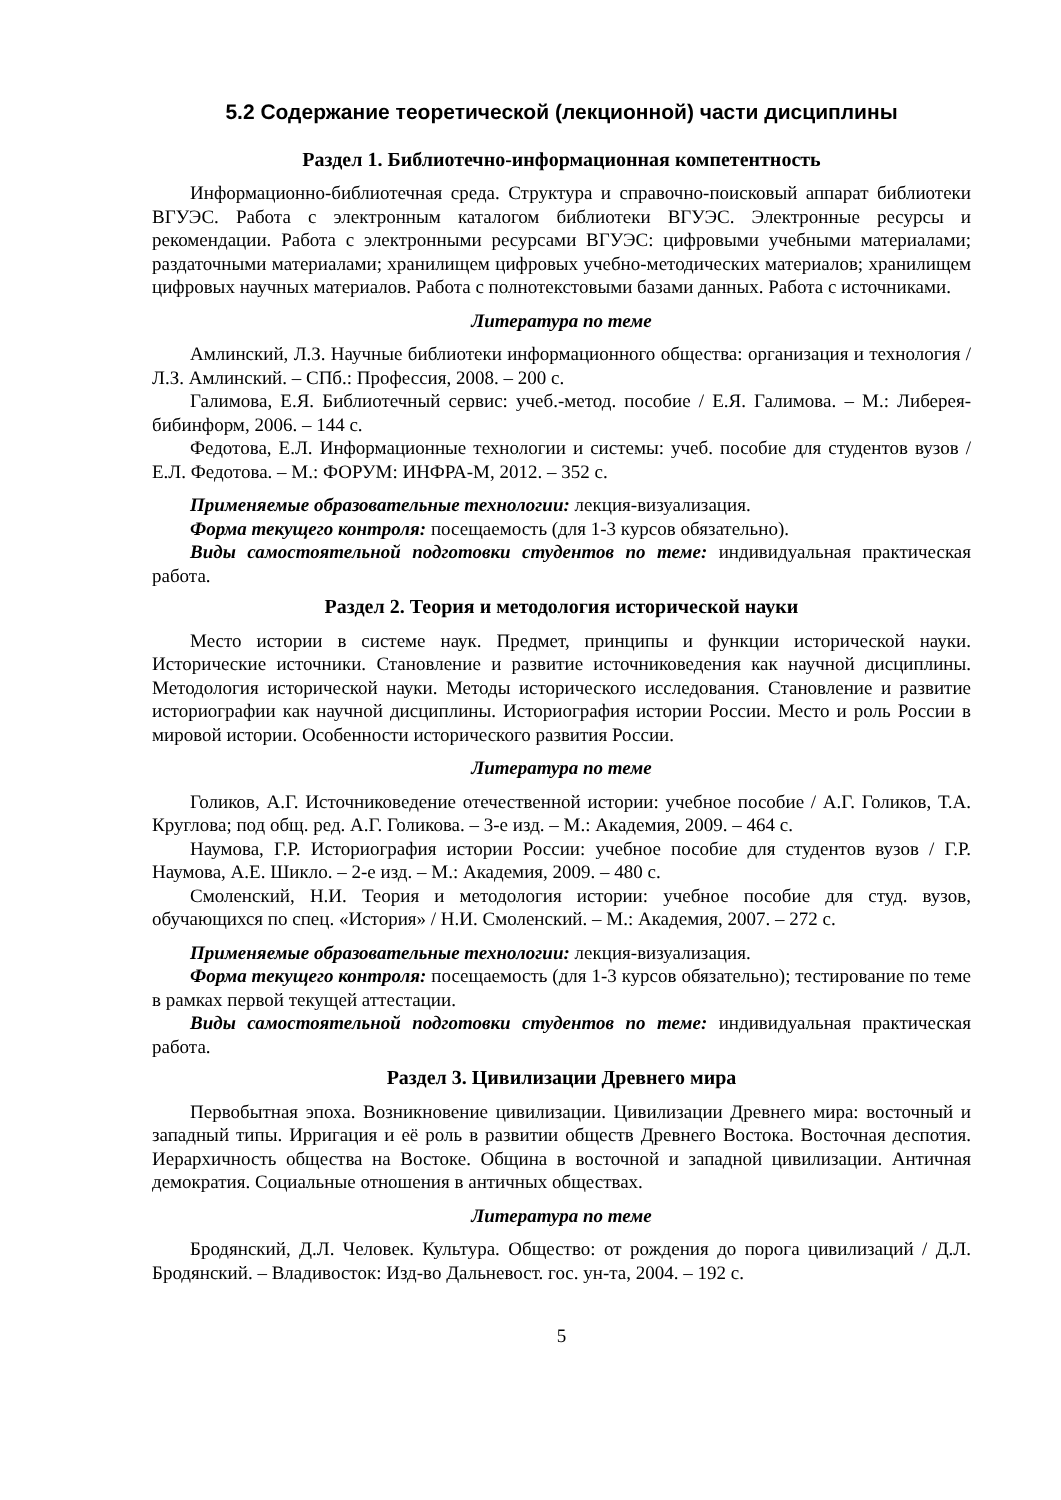5.2 Содержание теоретической (лекционной) части дисциплины
Раздел 1. Библиотечно-информационная компетентность
Информационно-библиотечная среда. Структура и справочно-поисковый аппарат библиотеки ВГУЭС. Работа с электронным каталогом библиотеки ВГУЭС. Электронные ресурсы и рекомендации. Работа с электронными ресурсами ВГУЭС: цифровыми учебными материалами; раздаточными материалами; хранилищем цифровых учебно-методических материалов; хранилищем цифровых научных материалов. Работа с полнотекстовыми базами данных. Работа с источниками.
Литература по теме
Амлинский, Л.З. Научные библиотеки информационного общества: организация и технология / Л.З. Амлинский. – СПб.: Профессия, 2008. – 200 с.
Галимова, Е.Я. Библиотечный сервис: учеб.-метод. пособие / Е.Я. Галимова. – М.: Либерея-бибинформ, 2006. – 144 с.
Федотова, Е.Л. Информационные технологии и системы: учеб. пособие для студентов вузов / Е.Л. Федотова. – М.: ФОРУМ: ИНФРА-М, 2012. – 352 с.
Применяемые образовательные технологии: лекция-визуализация.
Форма текущего контроля: посещаемость (для 1-3 курсов обязательно).
Виды самостоятельной подготовки студентов по теме: индивидуальная практическая работа.
Раздел 2. Теория и методология исторической науки
Место истории в системе наук. Предмет, принципы и функции исторической науки. Исторические источники. Становление и развитие источниковедения как научной дисциплины. Методология исторической науки. Методы исторического исследования. Становление и развитие историографии как научной дисциплины. Историография истории России. Место и роль России в мировой истории. Особенности исторического развития России.
Литература по теме
Голиков, А.Г. Источниковедение отечественной истории: учебное пособие / А.Г. Голиков, Т.А. Круглова; под общ. ред. А.Г. Голикова. – 3-е изд. – М.: Академия, 2009. – 464 с.
Наумова, Г.Р. Историография истории России: учебное пособие для студентов вузов / Г.Р. Наумова, А.Е. Шикло. – 2-е изд. – М.: Академия, 2009. – 480 с.
Смоленский, Н.И. Теория и методология истории: учебное пособие для студ. вузов, обучающихся по спец. «История» / Н.И. Смоленский. – М.: Академия, 2007. – 272 с.
Применяемые образовательные технологии: лекция-визуализация.
Форма текущего контроля: посещаемость (для 1-3 курсов обязательно); тестирование по теме в рамках первой текущей аттестации.
Виды самостоятельной подготовки студентов по теме: индивидуальная практическая работа.
Раздел 3. Цивилизации Древнего мира
Первобытная эпоха. Возникновение цивилизации. Цивилизации Древнего мира: восточный и западный типы. Ирригация и её роль в развитии обществ Древнего Востока. Восточная деспотия. Иерархичность общества на Востоке. Община в восточной и западной цивилизации. Античная демократия. Социальные отношения в античных обществах.
Литература по теме
Бродянский, Д.Л. Человек. Культура. Общество: от рождения до порога цивилизаций / Д.Л. Бродянский. – Владивосток: Изд-во Дальневост. гос. ун-та, 2004. – 192 с.
5